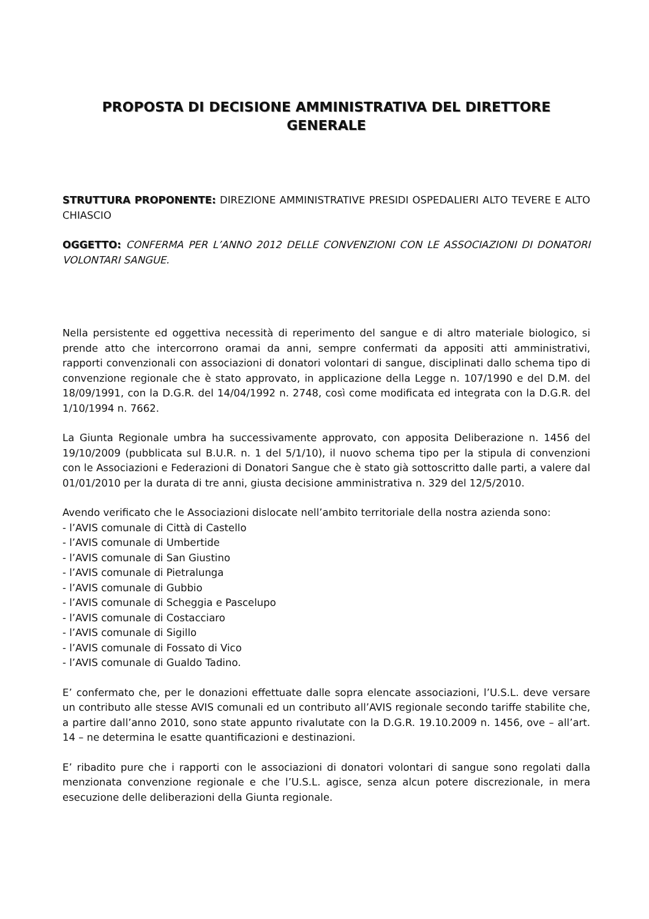PROPOSTA DI DECISIONE AMMINISTRATIVA DEL DIRETTORE
GENERALE
STRUTTURA PROPONENTE: DIREZIONE AMMINISTRATIVE PRESIDI OSPEDALIERI ALTO TEVERE E ALTO CHIASCIO
OGGETTO: CONFERMA PER L’ANNO 2012 DELLE CONVENZIONI CON LE ASSOCIAZIONI DI DONATORI VOLONTARI SANGUE.
Nella persistente ed oggettiva necessità di reperimento del sangue e di altro materiale biologico, si prende atto che intercorrono oramai da anni, sempre confermati da appositi atti amministrativi, rapporti convenzionali con associazioni di donatori volontari di sangue, disciplinati dallo schema tipo di convenzione regionale che è stato approvato, in applicazione della Legge n. 107/1990 e del D.M. del 18/09/1991, con la D.G.R. del 14/04/1992 n. 2748, così come modificata ed integrata con la D.G.R. del 1/10/1994 n. 7662.
La Giunta Regionale umbra ha successivamente approvato, con apposita Deliberazione n. 1456 del 19/10/2009 (pubblicata sul B.U.R. n. 1 del 5/1/10), il nuovo schema tipo per la stipula di convenzioni con le Associazioni e Federazioni di Donatori Sangue che è stato già sottoscritto dalle parti, a valere dal 01/01/2010 per la durata di tre anni, giusta decisione amministrativa n. 329 del 12/5/2010.
Avendo verificato che le Associazioni dislocate nell’ambito territoriale della nostra azienda sono:
- l’AVIS comunale di Città di Castello
- l’AVIS comunale di Umbertide
- l’AVIS comunale di San Giustino
- l’AVIS comunale di Pietralunga
- l’AVIS comunale di Gubbio
- l’AVIS comunale di Scheggia e Pascelupo
- l’AVIS comunale di Costacciaro
- l’AVIS comunale di Sigillo
- l’AVIS comunale di Fossato di Vico
- l’AVIS comunale di Gualdo Tadino.
E’ confermato che, per le donazioni effettuate dalle sopra elencate associazioni, l’U.S.L. deve versare un contributo alle stesse AVIS comunali ed un contributo all’AVIS regionale secondo tariffe stabilite che, a partire dall’anno 2010, sono state appunto rivalutate con la D.G.R. 19.10.2009 n. 1456, ove – all’art. 14 – ne determina le esatte quantificazioni e destinazioni.
E’ ribadito pure che i rapporti con le associazioni di donatori volontari di sangue sono regolati dalla menzionata convenzione regionale e che l’U.S.L. agisce, senza alcun potere discrezionale, in mera esecuzione delle deliberazioni della Giunta regionale.